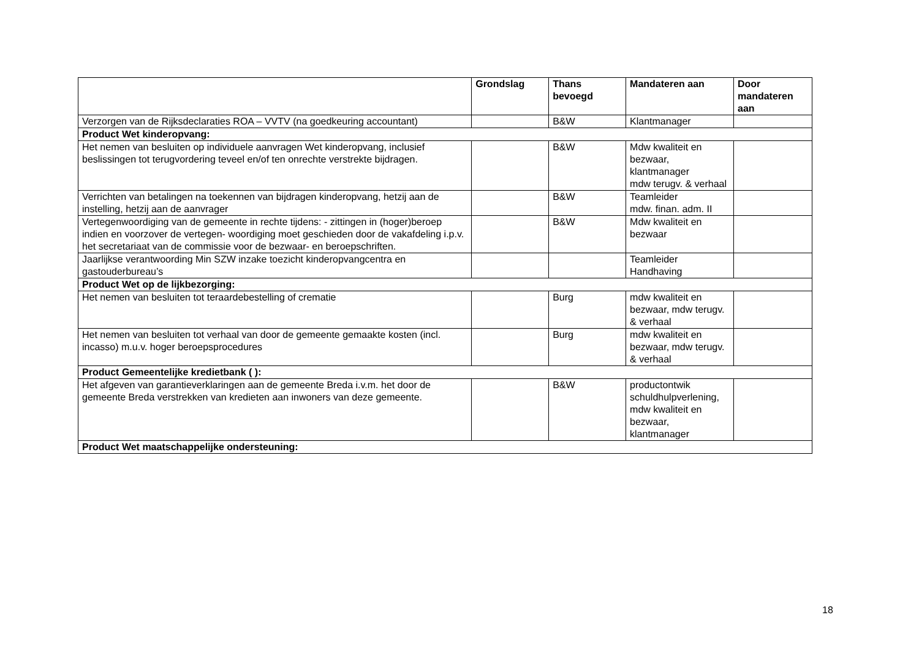| | Grondslag | Thans bevoegd | Mandateren aan | Door mandateren aan |
| --- | --- | --- | --- | --- |
| Verzorgen van de Rijksdeclaraties ROA – VVTV (na goedkeuring accountant) | | B&W | Klantmanager | |
| Product Wet kinderopvang: | | | | |
| Het nemen van besluiten op individuele aanvragen Wet kinderopvang, inclusief beslissingen tot terugvordering teveel en/of ten onrechte verstrekte bijdragen. | | B&W | Mdw kwaliteit en bezwaar, klantmanager mdw terugv. & verhaal | |
| Verrichten van betalingen na toekennen van bijdragen kinderopvang, hetzij aan de instelling, hetzij aan de aanvrager | | B&W | Teamleider mdw. finan. adm. II | |
| Vertegenwoordiging van de gemeente in rechte tijdens: - zittingen in (hoger)beroep indien en voorzover de vertegen- woordiging moet geschieden door de vakafdeling i.p.v. het secretariaat van de commissie voor de bezwaar- en beroepschriften. | | B&W | Mdw kwaliteit en bezwaar | |
| Jaarlijkse verantwoording Min SZW inzake toezicht kinderopvangcentra en gastouderbureau’s | | | Teamleider Handhaving | |
| Product Wet op de lijkbezorging: | | | | |
| Het nemen van besluiten tot teraardebestelling of crematie | | Burg | mdw kwaliteit en bezwaar, mdw terugv. & verhaal | |
| Het nemen van besluiten tot verhaal van door de gemeente gemaakte kosten (incl. incasso) m.u.v. hoger beroepsprocedures | | Burg | mdw kwaliteit en bezwaar, mdw terugv. & verhaal | |
| Product Gemeentelijke kredietbank ( ): | | | | |
| Het afgeven van garantieverklaringen aan de gemeente Breda i.v.m. het door de gemeente Breda verstrekken van kredieten aan inwoners van deze gemeente. | | B&W | productontwik schuldhulpverlening, mdw kwaliteit en bezwaar, klantmanager | |
| Product Wet maatschappelijke ondersteuning: | | | | |
18